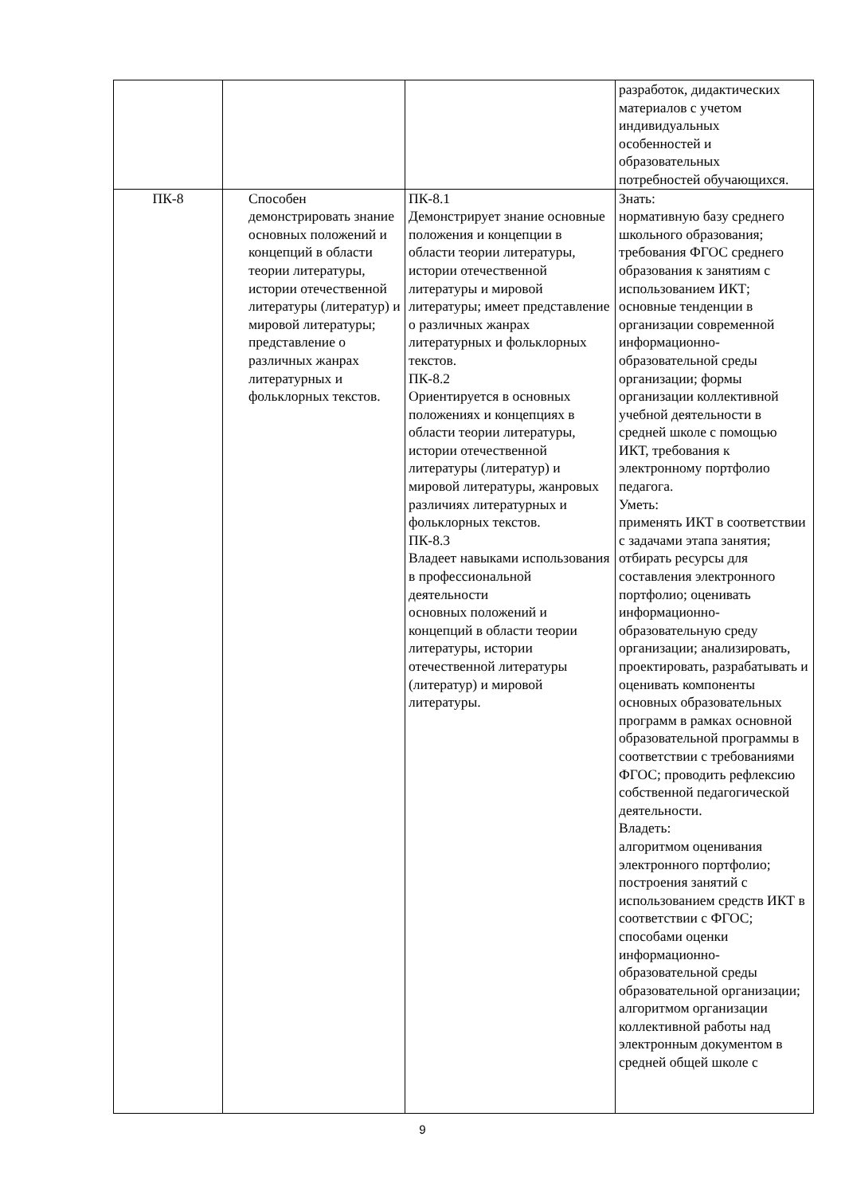| | | | разработок, дидактических материалов с учетом индивидуальных особенностей и образовательных потребностей обучающихся. |
| ПК-8 | Способен демонстрировать знание основных положений и концепций в области теории литературы, истории отечественной литературы (литератур) и мировой литературы; представление о различных жанрах литературных и фольклорных текстов. | ПК-8.1 Демонстрирует знание основные положения и концепции в области теории литературы, истории отечественной литературы и мировой литературы; имеет представление о различных жанрах литературных и фольклорных текстов. ПК-8.2 Ориентируется в основных положениях и концепциях в области теории литературы, истории отечественной литературы (литератур) и мировой литературы, жанровых различиях литературных и фольклорных текстов. ПК-8.3 Владеет навыками использования в профессиональной деятельности основных положений и концепций в области теории литературы, истории отечественной литературы (литератур) и мировой литературы. | Знать: нормативную базу среднего школьного образования; требования ФГОС среднего образования к занятиям с использованием ИКТ; основные тенденции в организации современной информационно-образовательной среды организации; формы организации коллективной учебной деятельности в средней школе с помощью ИКТ, требования к электронному портфолио педагога. Уметь: применять ИКТ в соответствии с задачами этапа занятия; отбирать ресурсы для составления электронного портфолио; оценивать информационно-образовательную среду организации; анализировать, проектировать, разрабатывать и оценивать компоненты основных образовательных программ в рамках основной образовательной программы в соответствии с требованиями ФГОС; проводить рефлексию собственной педагогической деятельности. Владеть: алгоритмом оценивания электронного портфолио; построения занятий с использованием средств ИКТ в соответствии с ФГОС; способами оценки информационно-образовательной среды образовательной организации; алгоритмом организации коллективной работы над электронным документом в средней общей школе с |
9